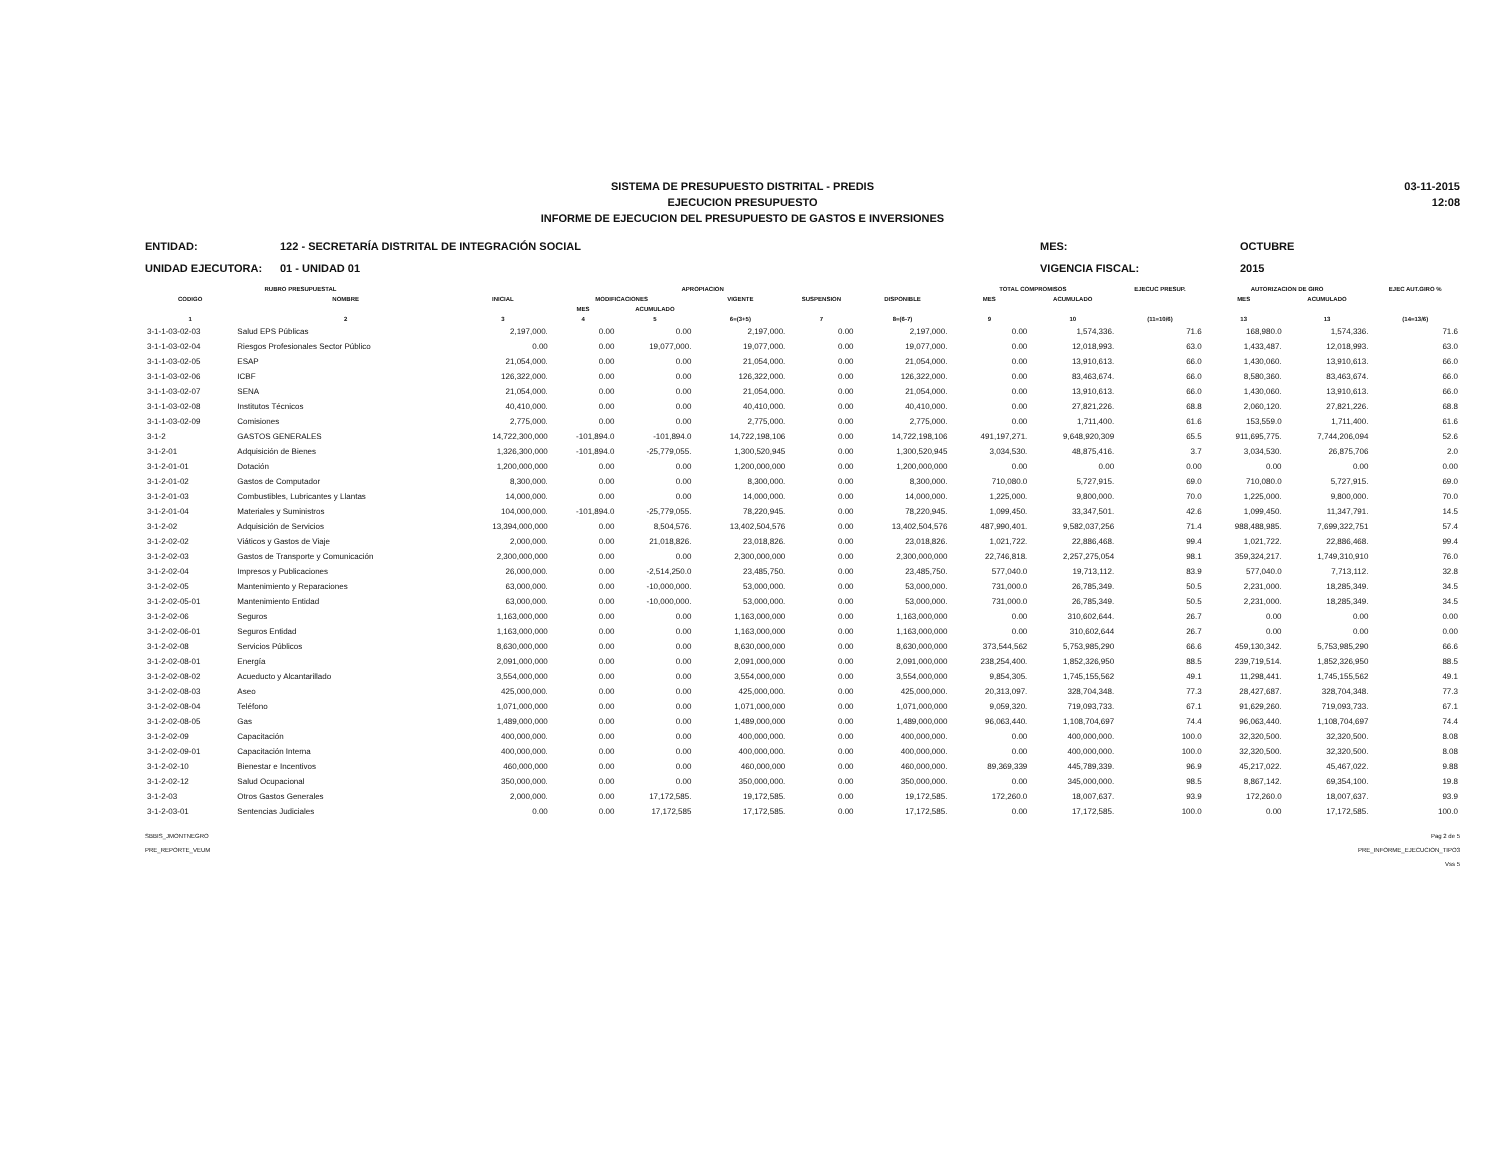SISTEMA DE PRESUPUESTO DISTRITAL - PREDIS
EJECUCION PRESUPUESTO
INFORME DE EJECUCION DEL PRESUPUESTO DE GASTOS E INVERSIONES
03-11-2015
12:08
ENTIDAD:
122 - SECRETARÍA DISTRITAL DE INTEGRACIÓN SOCIAL
MES:
OCTUBRE
UNIDAD EJECUTORA:
01 - UNIDAD 01
VIGENCIA FISCAL:
2015
| RUBRO PRESUPUESTAL | | APROPIACION | | | | | | TOTAL COMPROMISOS | | EJECUC PRESUP. | AUTORIZACION DE GIRO | | EJEC AUT.GIRO % |
| --- | --- | --- | --- | --- | --- | --- | --- | --- | --- | --- | --- | --- | --- |
| CODIGO | NOMBRE | INICIAL | MODIFICACIONES | | VIGENTE | SUSPENSION | DISPONIBLE | MES | ACUMULADO | | MES | ACUMULADO | |
| | | | MES | ACUMULADO | | | | | | | | | |
| 1 | 2 | 3 | 4 | 5 | 6=(3+5) | 7 | 8=(6-7) | 9 | 10 | (11=10/6) | 13 | 13 | (14=13/6) |
| 3-1-1-03-02-03 | Salud EPS Públicas | 2,197,000. | 0.00 | 0.00 | 2,197,000. | 0.00 | 2,197,000. | 0.00 | 1,574,336. | 71.6 | 168,980.0 | 1,574,336. | 71.6 |
| 3-1-1-03-02-04 | Riesgos Profesionales Sector Público | 0.00 | 0.00 | 19,077,000. | 19,077,000. | 0.00 | 19,077,000. | 0.00 | 12,018,993. | 63.0 | 1,433,487. | 12,018,993. | 63.0 |
| 3-1-1-03-02-05 | ESAP | 21,054,000. | 0.00 | 0.00 | 21,054,000. | 0.00 | 21,054,000. | 0.00 | 13,910,613. | 66.0 | 1,430,060. | 13,910,613. | 66.0 |
| 3-1-1-03-02-06 | ICBF | 126,322,000. | 0.00 | 0.00 | 126,322,000. | 0.00 | 126,322,000. | 0.00 | 83,463,674. | 66.0 | 8,580,360. | 83,463,674. | 66.0 |
| 3-1-1-03-02-07 | SENA | 21,054,000. | 0.00 | 0.00 | 21,054,000. | 0.00 | 21,054,000. | 0.00 | 13,910,613. | 66.0 | 1,430,060. | 13,910,613. | 66.0 |
| 3-1-1-03-02-08 | Institutos Técnicos | 40,410,000. | 0.00 | 0.00 | 40,410,000. | 0.00 | 40,410,000. | 0.00 | 27,821,226. | 68.8 | 2,060,120. | 27,821,226. | 68.8 |
| 3-1-1-03-02-09 | Comisiones | 2,775,000. | 0.00 | 0.00 | 2,775,000. | 0.00 | 2,775,000. | 0.00 | 1,711,400. | 61.6 | 153,559.0 | 1,711,400. | 61.6 |
| 3-1-2 | GASTOS GENERALES | 14,722,300,000 | -101,894.0 | -101,894.0 | 14,722,198,106 | 0.00 | 14,722,198,106 | 491,197,271. | 9,648,920,309 | 65.5 | 911,695,775. | 7,744,206,094 | 52.6 |
| 3-1-2-01 | Adquisición de Bienes | 1,326,300,000 | -101,894.0 | -25,779,055. | 1,300,520,945 | 0.00 | 1,300,520,945 | 3,034,530. | 48,875,416. | 3.7 | 3,034,530. | 26,875,706 | 2.0 |
| 3-1-2-01-01 | Dotación | 1,200,000,000 | 0.00 | 0.00 | 1,200,000,000 | 0.00 | 1,200,000,000 | 0.00 | 0.00 | 0.00 | 0.00 | 0.00 | 0.00 |
| 3-1-2-01-02 | Gastos de Computador | 8,300,000. | 0.00 | 0.00 | 8,300,000. | 0.00 | 8,300,000. | 710,080.0 | 5,727,915. | 69.0 | 710,080.0 | 5,727,915. | 69.0 |
| 3-1-2-01-03 | Combustibles, Lubricantes y Llantas | 14,000,000. | 0.00 | 0.00 | 14,000,000. | 0.00 | 14,000,000. | 1,225,000. | 9,800,000. | 70.0 | 1,225,000. | 9,800,000. | 70.0 |
| 3-1-2-01-04 | Materiales y Suministros | 104,000,000. | -101,894.0 | -25,779,055. | 78,220,945. | 0.00 | 78,220,945. | 1,099,450. | 33,347,501. | 42.6 | 1,099,450. | 11,347,791. | 14.5 |
| 3-1-2-02 | Adquisición de Servicios | 13,394,000,000 | 0.00 | 8,504,576. | 13,402,504,576 | 0.00 | 13,402,504,576 | 487,990,401. | 9,582,037,256 | 71.4 | 988,488,985. | 7,699,322,751 | 57.4 |
| 3-1-2-02-02 | Viáticos y Gastos de Viaje | 2,000,000. | 0.00 | 21,018,826. | 23,018,826. | 0.00 | 23,018,826. | 1,021,722. | 22,886,468. | 99.4 | 1,021,722. | 22,886,468. | 99.4 |
| 3-1-2-02-03 | Gastos de Transporte y Comunicación | 2,300,000,000 | 0.00 | 0.00 | 2,300,000,000 | 0.00 | 2,300,000,000 | 22,746,818. | 2,257,275,054 | 98.1 | 359,324,217. | 1,749,310,910 | 76.0 |
| 3-1-2-02-04 | Impresos y Publicaciones | 26,000,000. | 0.00 | -2,514,250.0 | 23,485,750. | 0.00 | 23,485,750. | 577,040.0 | 19,713,112. | 83.9 | 577,040.0 | 7,713,112. | 32.8 |
| 3-1-2-02-05 | Mantenimiento y Reparaciones | 63,000,000. | 0.00 | -10,000,000. | 53,000,000. | 0.00 | 53,000,000. | 731,000.0 | 26,785,349. | 50.5 | 2,231,000. | 18,285,349. | 34.5 |
| 3-1-2-02-05-01 | Mantenimiento Entidad | 63,000,000. | 0.00 | -10,000,000. | 53,000,000. | 0.00 | 53,000,000. | 731,000.0 | 26,785,349. | 50.5 | 2,231,000. | 18,285,349. | 34.5 |
| 3-1-2-02-06 | Seguros | 1,163,000,000 | 0.00 | 0.00 | 1,163,000,000 | 0.00 | 1,163,000,000 | 0.00 | 310,602,644. | 26.7 | 0.00 | 0.00 | 0.00 |
| 3-1-2-02-06-01 | Seguros Entidad | 1,163,000,000 | 0.00 | 0.00 | 1,163,000,000 | 0.00 | 1,163,000,000 | 0.00 | 310,602,644 | 26.7 | 0.00 | 0.00 | 0.00 |
| 3-1-2-02-08 | Servicios Públicos | 8,630,000,000 | 0.00 | 0.00 | 8,630,000,000 | 0.00 | 8,630,000,000 | 373,544,562 | 5,753,985,290 | 66.6 | 459,130,342. | 5,753,985,290 | 66.6 |
| 3-1-2-02-08-01 | Energía | 2,091,000,000 | 0.00 | 0.00 | 2,091,000,000 | 0.00 | 2,091,000,000 | 238,254,400. | 1,852,326,950 | 88.5 | 239,719,514. | 1,852,326,950 | 88.5 |
| 3-1-2-02-08-02 | Acueducto y Alcantarillado | 3,554,000,000 | 0.00 | 0.00 | 3,554,000,000 | 0.00 | 3,554,000,000 | 9,854,305. | 1,745,155,562 | 49.1 | 11,298,441. | 1,745,155,562 | 49.1 |
| 3-1-2-02-08-03 | Aseo | 425,000,000. | 0.00 | 0.00 | 425,000,000. | 0.00 | 425,000,000. | 20,313,097. | 328,704,348. | 77.3 | 28,427,687. | 328,704,348. | 77.3 |
| 3-1-2-02-08-04 | Teléfono | 1,071,000,000 | 0.00 | 0.00 | 1,071,000,000 | 0.00 | 1,071,000,000 | 9,059,320. | 719,093,733. | 67.1 | 91,629,260. | 719,093,733. | 67.1 |
| 3-1-2-02-08-05 | Gas | 1,489,000,000 | 0.00 | 0.00 | 1,489,000,000 | 0.00 | 1,489,000,000 | 96,063,440. | 1,108,704,697 | 74.4 | 96,063,440. | 1,108,704,697 | 74.4 |
| 3-1-2-02-09 | Capacitación | 400,000,000. | 0.00 | 0.00 | 400,000,000. | 0.00 | 400,000,000. | 0.00 | 400,000,000. | 100.0 | 32,320,500. | 32,320,500. | 8.08 |
| 3-1-2-02-09-01 | Capacitación Interna | 400,000,000. | 0.00 | 0.00 | 400,000,000. | 0.00 | 400,000,000. | 0.00 | 400,000,000. | 100.0 | 32,320,500. | 32,320,500. | 8.08 |
| 3-1-2-02-10 | Bienestar e Incentivos | 460,000,000 | 0.00 | 0.00 | 460,000,000 | 0.00 | 460,000,000. | 89,369,339 | 445,789,339. | 96.9 | 45,217,022. | 45,467,022. | 9.88 |
| 3-1-2-02-12 | Salud Ocupacional | 350,000,000. | 0.00 | 0.00 | 350,000,000. | 0.00 | 350,000,000. | 0.00 | 345,000,000. | 98.5 | 8,867,142. | 69,354,100. | 19.8 |
| 3-1-2-03 | Otros Gastos Generales | 2,000,000. | 0.00 | 17,172,585. | 19,172,585. | 0.00 | 19,172,585. | 172,260.0 | 18,007,637. | 93.9 | 172,260.0 | 18,007,637. | 93.9 |
| 3-1-2-03-01 | Sentencias Judiciales | 0.00 | 0.00 | 17,172,585 | 17,172,585. | 0.00 | 17,172,585. | 0.00 | 17,172,585. | 100.0 | 0.00 | 17,172,585. | 100.0 |
SBBIS_JMONTNEGRO
PRE_REPORTE_VEUM
Pag 2 de 5
PRE_INFORME_EJECUCION_TIPO3
Vss 5